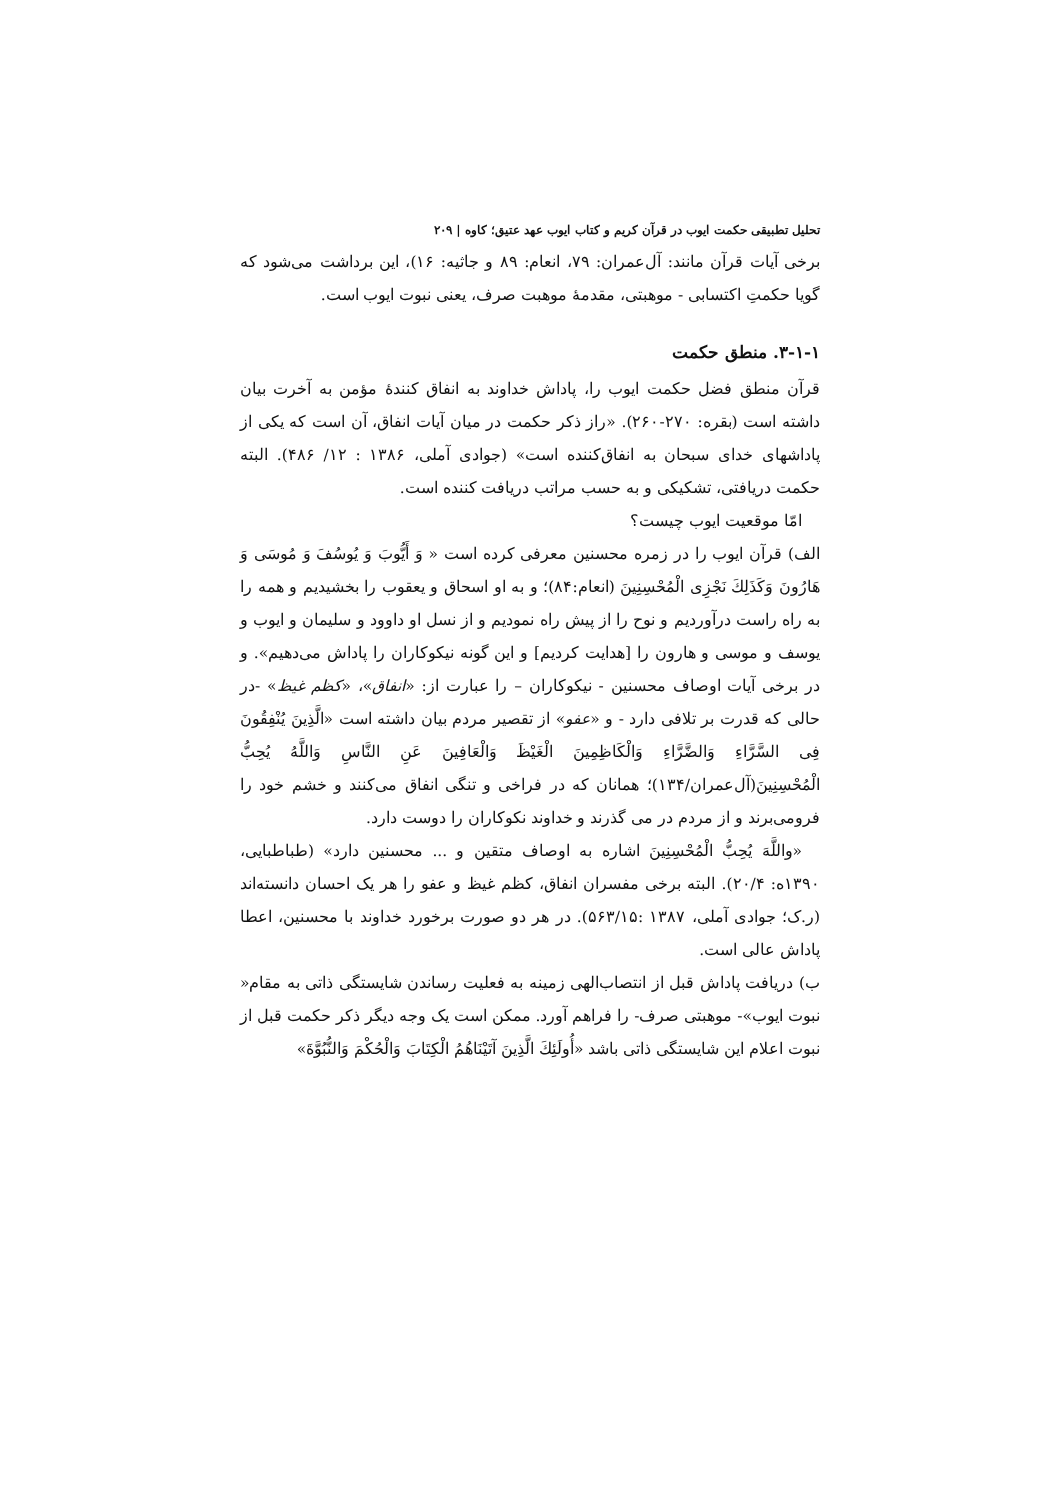تحلیل تطبیقی حکمت ایوب در قرآن کریم و کتاب ایوب عهد عتیق؛ کاوه | ۲۰۹
برخی آیات قرآن مانند: آل‌عمران: ۷۹، انعام: ۸۹ و جاثیه: ۱۶)، این برداشت می‌شود که گویا حکمتِ اکتسابی - موهبتی، مقدمهٔ موهبت صرف، یعنی نبوت ایوب است.
۳-۱-۱. منطق حکمت
قرآن منطق فضل حکمت ایوب را، پاداش خداوند به انفاق کنندهٔ مؤمن به آخرت بیان داشته است (بقره: ۲۷۰-۲۶۰). «راز ذکر حکمت در میان آیات انفاق، آن است که یکی از پاداشهای خدای سبحان به انفاق‌کننده است» (جوادی آملی، ۱۳۸۶ : ۱۲/ ۴۸۶). البته حکمت دریافتی، تشکیکی و به حسب مراتب دریافت کننده است.
امّا موقعیت ایوب چیست؟
الف) قرآن ایوب را در زمره محسنین معرفی کرده است « وَ أَيُّوبَ وَ يُوسُفَ وَ مُوسَى وَ هَارُونَ وَكَذَلِكَ نَجْزِى الْمُحْسِنِينَ (انعام:۸۴)؛ و به او اسحاق و یعقوب را بخشیدیم و همه را به راه راست درآوردیم و نوح را از پیش راه نمودیم و از نسل او داوود و سلیمان و ایوب و یوسف و موسی و هارون را [هدایت کردیم] و این گونه نیکوکاران را پاداش می‌دهیم». و در برخی آیات اوصاف محسنین - نیکوکاران – را عبارت از: «انفاق»، «کظم غیظ» -در حالی که قدرت بر تلافی دارد - و «عفو» از تقصیر مردم بیان داشته است «الَّذِينَ يُنْفِقُونَ فِى السَّرَّاءِ وَالضَّرَّاءِ وَالْكَاظِمِينَ الْغَيْظَ وَالْعَافِينَ عَنِ النَّاسِ وَاللَّهُ يُحِبُّ الْمُحْسِنِينَ(آل‌عمران/۱۳۴)؛ همانان که در فراخی و تنگی انفاق می‌کنند و خشم خود را فرومی‌برند و از مردم در می گذرند و خداوند نکوکاران را دوست دارد.
«واللَّهَ يُحِبُّ الْمُحْسِنِينَ اشاره به اوصاف متقین و ... محسنین دارد» (طباطبایی، ۱۳۹۰ه: ۲۰/۴). البته برخی مفسران انفاق، کظم غیظ و عفو را هر یک احسان دانسته‌اند (ر.ک؛ جوادی آملی، ۱۳۸۷ :۵۶۳/۱۵). در هر دو صورت برخورد خداوند با محسنین، اعطا پاداش عالی است.
ب) دریافت پاداش قبل از انتصاب‌الهی زمینه به فعلیت رساندن شایستگی ذاتی به مقام« نبوت ایوب»- موهبتی صرف- را فراهم آورد. ممکن است یک وجه دیگر ذکر حکمت قبل از نبوت اعلام این شایستگی ذاتی باشد «أُولَئِكَ الَّذِينَ آتَيْنَاهُمُ الْكِتَابَ وَالْحُكْمَ وَالنُّبُوَّةَ»